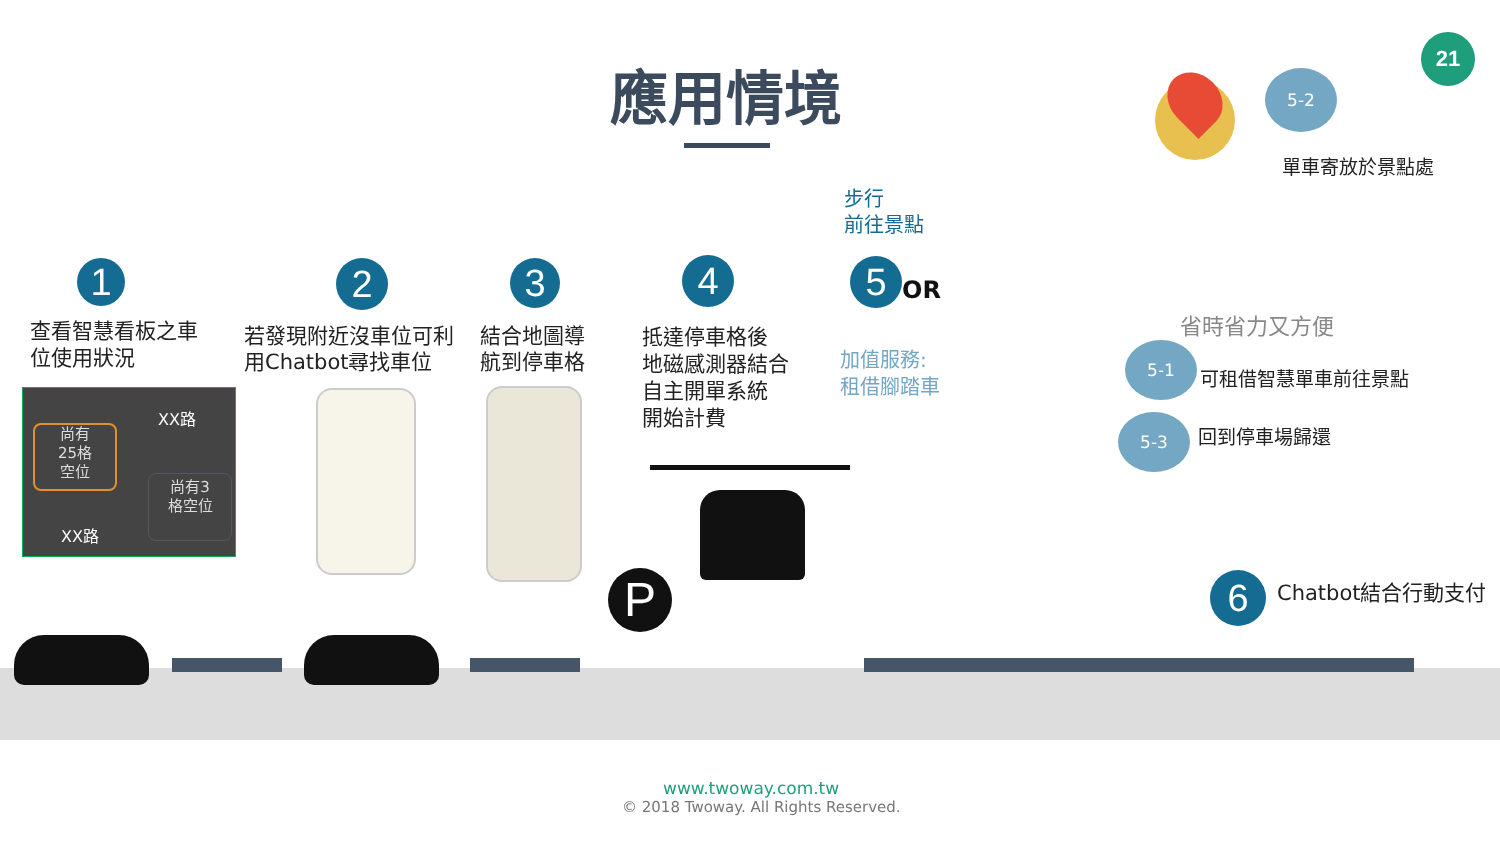應用情境
21
1 2 3 4 5
6
查看智慧看板之車
位使用狀況
若發現附近沒車位可利
用Chatbot尋找車位
結合地圖導
航到停車格
抵達停車格後
地磁感測器結合
自主開單系統
開始計費
OR
步行
前往景點
加值服務:
租借腳踏車
單車寄放於景點處
省時省力又方便
5-2
5-1
5-3
可租借智慧單車前往景點
回到停車場歸還
Chatbot結合行動支付
尚有
25格
空位
XX路
尚有3
格空位
XX路
P
www.twoway.com.tw
© 2018 Twoway. All Rights Reserved.